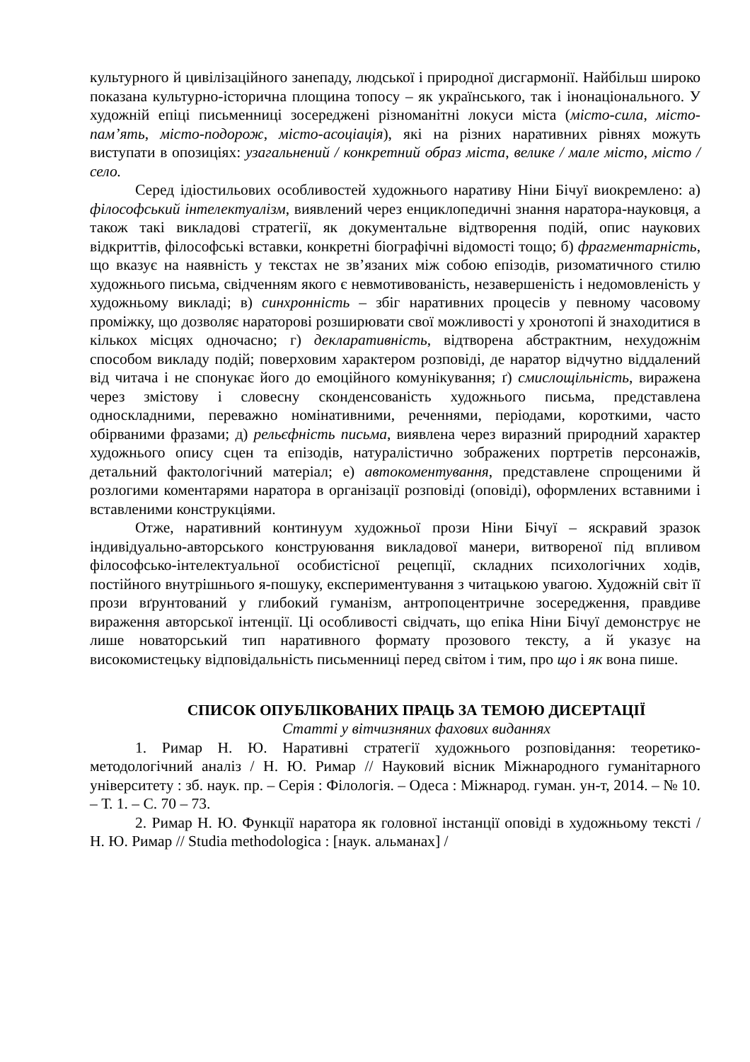культурного й цивілізаційного занепаду, людської і природної дисгармонії. Найбільш широко показана культурно-історична площина топосу – як українського, так і інонаціонального. У художній епіці письменниці зосереджені різноманітні локуси міста (місто-сила, місто-пам’ять, місто-подорож, місто-асоціація), які на різних наративних рівнях можуть виступати в опозиціях: узагальнений / конкретний образ міста, велике / мале місто, місто / село.
Серед ідіостильових особливостей художнього наративу Ніни Бічуї виокремлено: а) філософський інтелектуалізм, виявлений через енциклопедичні знання наратора-науковця, а також такі викладові стратегії, як документальне відтворення подій, опис наукових відкриттів, філософські вставки, конкретні біографічні відомості тощо; б) фрагментарність, що вказує на наявність у текстах не зв’язаних між собою епізодів, ризоматичного стилю художнього письма, свідченням якого є невмотивованість, незавершеність і недомовленість у художньому викладі; в) синхронність – збіг наративних процесів у певному часовому проміжку, що дозволяє нараторові розширювати свої можливості у хронотопі й знаходитися в кількох місцях одночасно; г) декларативність, відтворена абстрактним, нехудожнім способом викладу подій; поверховим характером розповіді, де наратор відчутно віддалений від читача і не спонукає його до емоційного комунікування; ґ) смислощільність, виражена через змістову і словесну сконденсованість художнього письма, представлена односкладними, переважно номінативними, реченнями, періодами, короткими, часто обірваними фразами; д) рельєфність письма, виявлена через виразний природний характер художнього опису сцен та епізодів, натуралістично зображених портретів персонажів, детальний фактологічний матеріал; е) автокоментування, представлене спрощеними й розлогими коментарями наратора в організації розповіді (оповіді), оформлених вставними і вставленими конструкціями.
Отже, наративний континуум художньої прози Ніни Бічуї – яскравий зразок індивідуально-авторського конструювання викладової манери, витвореної під впливом філософсько-інтелектуальної особистісної рецепції, складних психологічних ходів, постійного внутрішнього я-пошуку, експериментування з читацькою увагою. Художній світ її прози вґрунтований у глибокий гуманізм, антропоцентричне зосередження, правдиве вираження авторської інтенції. Ці особливості свідчать, що епіка Ніни Бічуї демонструє не лише новаторський тип наративного формату прозового тексту, а й указує на високомистецьку відповідальність письменниці перед світом і тим, про що і як вона пише.
СПИСОК ОПУБЛІКОВАНИХ ПРАЦЬ ЗА ТЕМОЮ ДИСЕРТАЦІЇ
Статті у вітчизняних фахових виданнях
1. Римар Н. Ю. Наративні стратегії художнього розповідання: теоретико-методологічний аналіз / Н. Ю. Римар // Науковий вісник Міжнародного гуманітарного університету : зб. наук. пр. – Серія : Філологія. – Одеса : Міжнарод. гуман. ун-т, 2014. – № 10. – Т. 1. – С. 70 – 73.
2. Римар Н. Ю. Функції наратора як головної інстанції оповіді в художньому тексті / Н. Ю. Римар // Studia methodologica : [наук. альманах] /